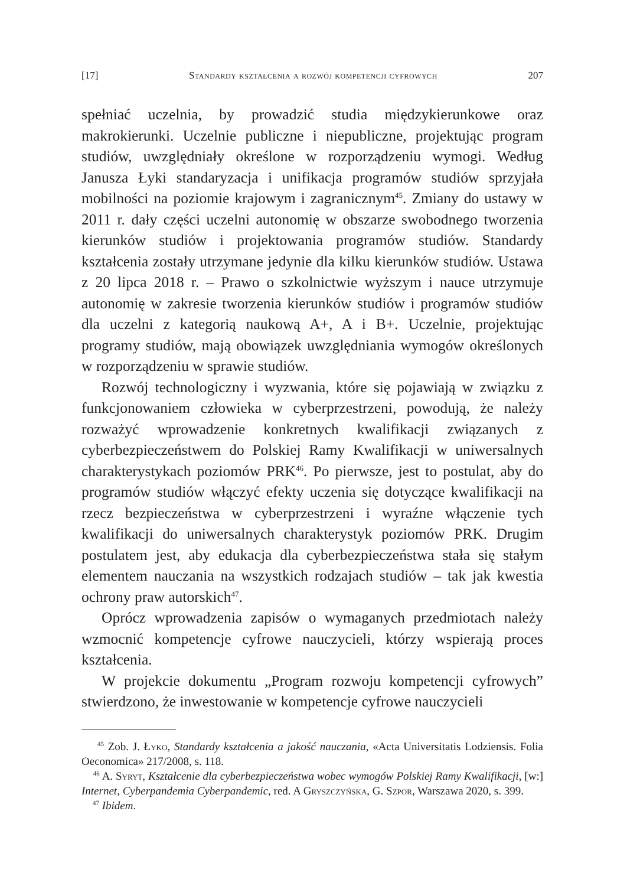[17] Standardy kształcenia a rozwój kompetencji cyfrowych 207
spełniać uczelnia, by prowadzić studia międzykierunkowe oraz makrokierunki. Uczelnie publiczne i niepubliczne, projektując program studiów, uwzględniały określone w rozporządzeniu wymogi. Według Janusza Łyki standaryzacja i unifikacja programów studiów sprzyjała mobilności na poziomie krajowym i zagranicznym<sup>45</sup>. Zmiany do ustawy w 2011 r. dały części uczelni autonomię w obszarze swobodnego tworzenia kierunków studiów i projektowania programów studiów. Standardy kształcenia zostały utrzymane jedynie dla kilku kierunków studiów. Ustawa z 20 lipca 2018 r. – Prawo o szkolnictwie wyższym i nauce utrzymuje autonomię w zakresie tworzenia kierunków studiów i programów studiów dla uczelni z kategorią naukową A+, A i B+. Uczelnie, projektując programy studiów, mają obowiązek uwzględniania wymogów określonych w rozporządzeniu w sprawie studiów.
Rozwój technologiczny i wyzwania, które się pojawiają w związku z funkcjonowaniem człowieka w cyberprzestrzeni, powodują, że należy rozważyć wprowadzenie konkretnych kwalifikacji związanych z cyberbezpieczeństwem do Polskiej Ramy Kwalifikacji w uniwersalnych charakterystykach poziomów PRK<sup>46</sup>. Po pierwsze, jest to postulat, aby do programów studiów włączyć efekty uczenia się dotyczące kwalifikacji na rzecz bezpieczeństwa w cyberprzestrzeni i wyraźne włączenie tych kwalifikacji do uniwersalnych charakterystyk poziomów PRK. Drugim postulatem jest, aby edukacja dla cyberbezpieczeństwa stała się stałym elementem nauczania na wszystkich rodzajach studiów – tak jak kwestia ochrony praw autorskich<sup>47</sup>.
Oprócz wprowadzenia zapisów o wymaganych przedmiotach należy wzmocnić kompetencje cyfrowe nauczycieli, którzy wspierają proces kształcenia.
W projekcie dokumentu „Program rozwoju kompetencji cyfrowych” stwierdzono, że inwestowanie w kompetencje cyfrowe nauczycieli
<sup>45</sup> Zob. J. Łyko, Standardy kształcenia a jakość nauczania, «Acta Universitatis Lodziensis. Folia Oeconomica» 217/2008, s. 118.
<sup>46</sup> A. Syryt, Kształcenie dla cyberbezpieczeństwa wobec wymogów Polskiej Ramy Kwalifikacji, [w:] Internet, Cyberpandemia Cyberpandemic, red. A Gryszczyńska, G. Szpor, Warszawa 2020, s. 399.
<sup>47</sup> Ibidem.